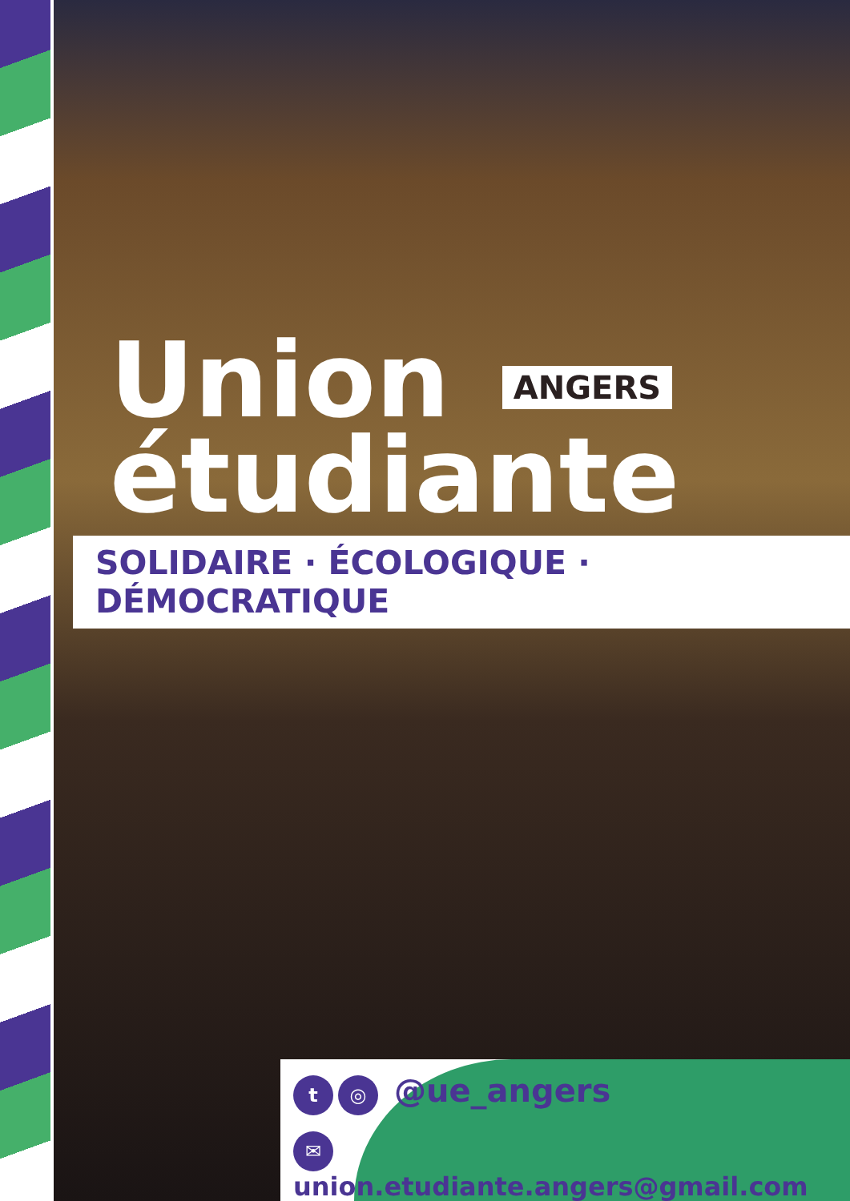Union ANGERS
étudiante
SOLIDAIRE · ÉCOLOGIQUE · DÉMOCRATIQUE
t ◎ @ue_angers
✉ union.etudiante.angers@gmail.com